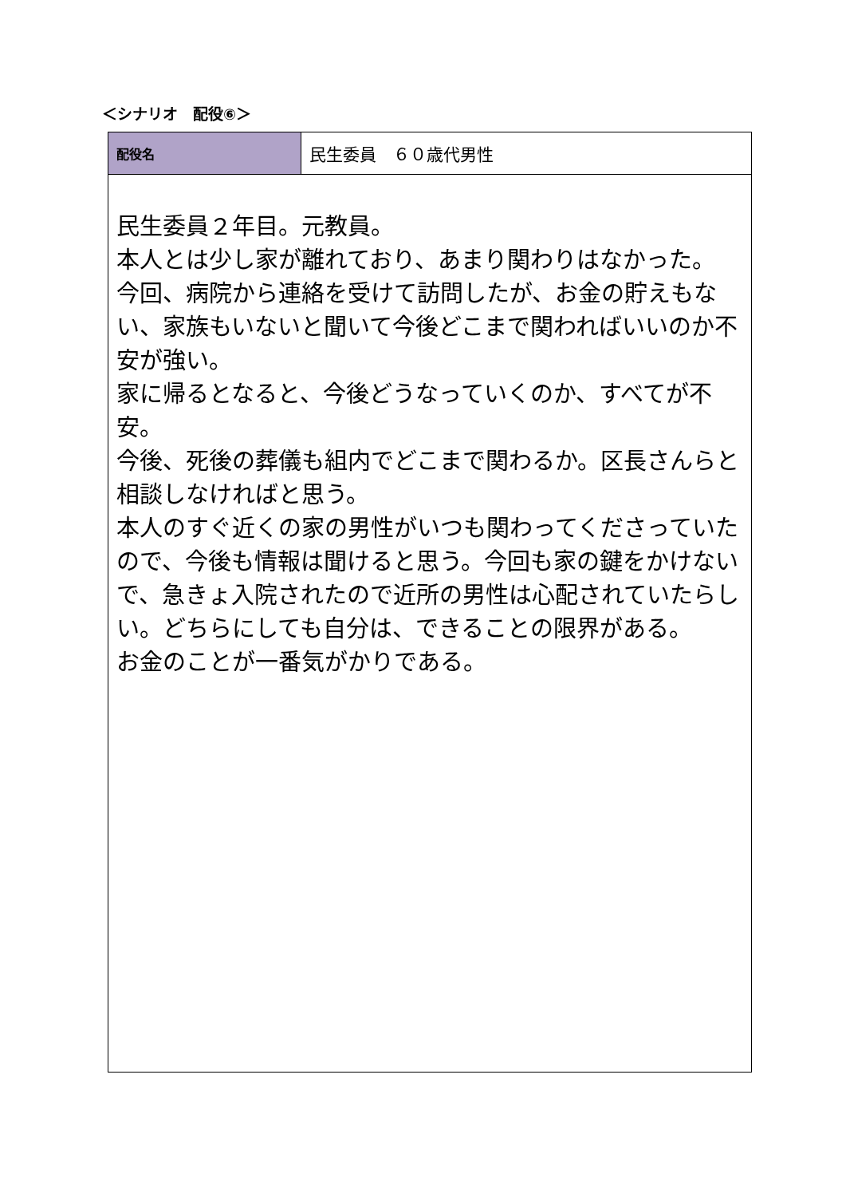＜シナリオ　配役⑥＞
| 配役名 | 民生委員 ６０歳代男性 |
| 民生委員２年目。元教員。 本人とは少し家が離れており、あまり関わりはなかった。 今回、病院から連絡を受けて訪問したが、お金の貯えもない、家族もいないと聞いて今後どこまで関わればいいのか不安が強い。 家に帰るとなると、今後どうなっていくのか、すべてが不安。 今後、死後の葬儀も組内でどこまで関わるか。区長さんらと相談しなければと思う。 本人のすぐ近くの家の男性がいつも関わってくださっていたので、今後も情報は聞けると思う。今回も家の鍵をかけないで、急きょ入院されたので近所の男性は心配されていたらしい。どちらにしても自分は、できることの限界がある。 お金のことが一番気がかりである。 | |